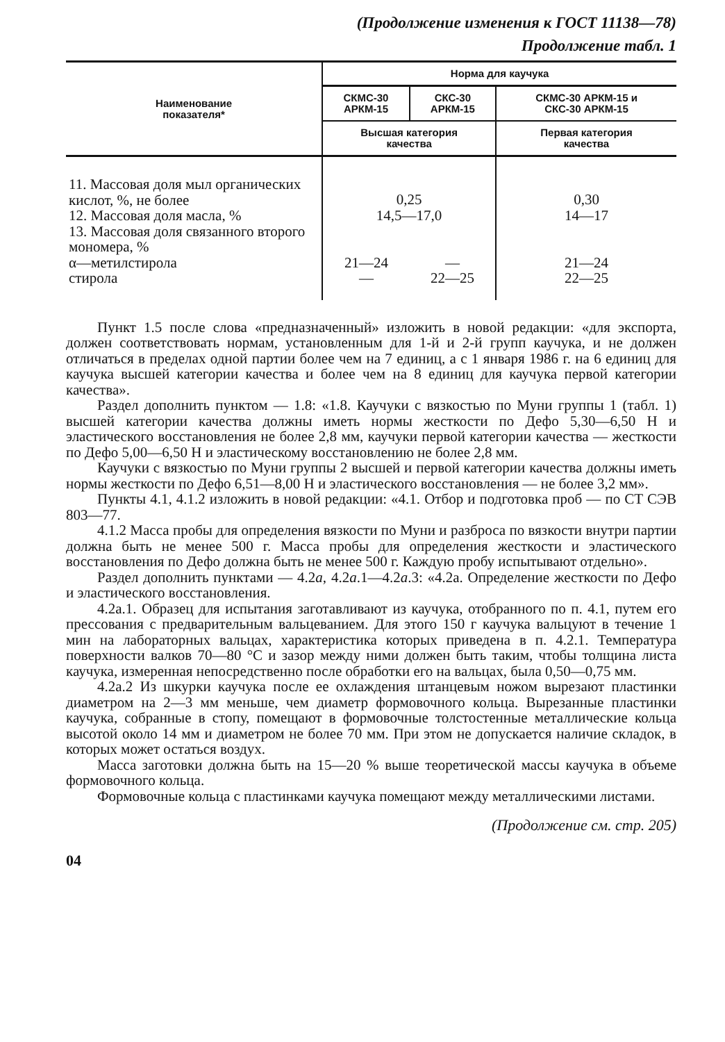(Продолжение изменения к ГОСТ 11138—78)
Продолжение табл. 1
| Наименование показателя* | Норма для каучука | | |
| --- | --- | --- | --- |
| | СКМС-30 АРКМ-15 | СКС-30 АРКМ-15 | СКМС-30 АРКМ-15 и СКС-30 АРКМ-15 |
| | Высшая категория качества | | Первая категория качества |
| 11. Массовая доля мыл органических кислот, %, не более | 0,25 | | 0,30 |
| 12. Массовая доля масла, % | 14,5—17,0 | | 14—17 |
| 13. Массовая доля связанного второго мономера, % | | | |
| α—метилстирола | 21—24 | — | 21—24 |
| стирола | — | 22—25 | 22—25 |
Пункт 1.5 после слова «предназначенный» изложить в новой редакции: «для экспорта, должен соответствовать нормам, установленным для 1-й и 2-й групп каучука, и не должен отличаться в пределах одной партии более чем на 7 единиц, а с 1 января 1986 г. на 6 единиц для каучука высшей категории качества и более чем на 8 единиц для каучука первой категории качества».
Раздел дополнить пунктом — 1.8: «1.8. Каучуки с вязкостью по Муни группы 1 (табл. 1) высшей категории качества должны иметь нормы жесткости по Дефо 5,30—6,50 Н и эластического восстановления не более 2,8 мм, каучуки первой категории качества — жесткости по Дефо 5,00—6,50 Н и эластическому восстановлению не более 2,8 мм.
Каучуки с вязкостью по Муни группы 2 высшей и первой категории качества должны иметь нормы жесткости по Дефо 6,51—8,00 Н и эластического восстановления — не более 3,2 мм».
Пункты 4.1, 4.1.2 изложить в новой редакции: «4.1. Отбор и подготовка проб — по СТ СЭВ 803—77.
4.1.2 Масса пробы для определения вязкости по Муни и разброса по вязкости внутри партии должна быть не менее 500 г. Масса пробы для определения жесткости и эластического восстановления по Дефо должна быть не менее 500 г. Каждую пробу испытывают отдельно».
Раздел дополнить пунктами — 4.2а, 4.2а.1—4.2а.3: «4.2а. Определение жесткости по Дефо и эластического восстановления.
4.2а.1. Образец для испытания заготавливают из каучука, отобранного по п. 4.1, путем его прессования с предварительным вальцеванием. Для этого 150 г каучука вальцуют в течение 1 мин на лабораторных вальцах, характеристика которых приведена в п. 4.2.1. Температура поверхности валков 70—80 °С и зазор между ними должен быть таким, чтобы толщина листа каучука, измеренная непосредственно после обработки его на вальцах, была 0,50—0,75 мм.
4.2а.2 Из шкурки каучука после ее охлаждения штанцевым ножом вырезают пластинки диаметром на 2—3 мм меньше, чем диаметр формовочного кольца. Вырезанные пластинки каучука, собранные в стопу, помещают в формовочные толстостенные металлические кольца высотой около 14 мм и диаметром не более 70 мм. При этом не допускается наличие складок, в которых может остаться воздух.
Масса заготовки должна быть на 15—20 % выше теоретической массы каучука в объеме формовочного кольца.
Формовочные кольца с пластинками каучука помещают между металлическими листами.
(Продолжение см. стр. 205)
04